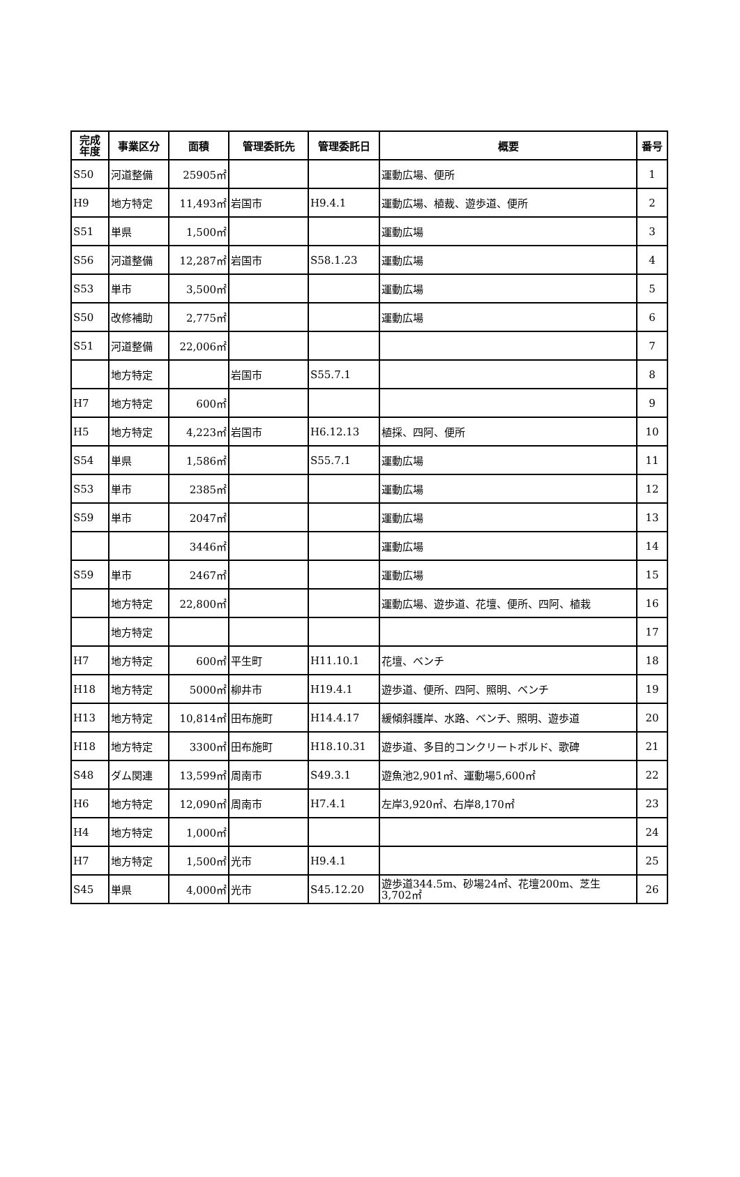| 完成 年度 | 事業区分 | 面積 | 管理委託先 | 管理委託日 | 概要 | 番号 |
| --- | --- | --- | --- | --- | --- | --- |
| S50 | 河道整備 | 25905㎡ | | | 運動広場、便所 | 1 |
| H9 | 地方特定 | 11,493㎡ | 岩国市 | H9.4.1 | 運動広場、植裁、遊歩道、便所 | 2 |
| S51 | 単県 | 1,500㎡ | | | 運動広場 | 3 |
| S56 | 河道整備 | 12,287㎡ | 岩国市 | S58.1.23 | 運動広場 | 4 |
| S53 | 単市 | 3,500㎡ | | | 運動広場 | 5 |
| S50 | 改修補助 | 2,775㎡ | | | 運動広場 | 6 |
| S51 | 河道整備 | 22,006㎡ | | | | 7 |
| | 地方特定 | | 岩国市 | S55.7.1 | | 8 |
| H7 | 地方特定 | 600㎡ | | | | 9 |
| H5 | 地方特定 | 4,223㎡ | 岩国市 | H6.12.13 | 植採、四阿、便所 | 10 |
| S54 | 単県 | 1,586㎡ | | S55.7.1 | 運動広場 | 11 |
| S53 | 単市 | 2385㎡ | | | 運動広場 | 12 |
| S59 | 単市 | 2047㎡ | | | 運動広場 | 13 |
| | | 3446㎡ | | | 運動広場 | 14 |
| S59 | 単市 | 2467㎡ | | | 運動広場 | 15 |
| | 地方特定 | 22,800㎡ | | | 運動広場、遊歩道、花壇、便所、四阿、植栽 | 16 |
| | 地方特定 | | | | | 17 |
| H7 | 地方特定 | 600㎡ | 平生町 | H11.10.1 | 花壇、ベンチ | 18 |
| H18 | 地方特定 | 5000㎡ | 柳井市 | H19.4.1 | 遊歩道、便所、四阿、照明、ベンチ | 19 |
| H13 | 地方特定 | 10,814㎡ | 田布施町 | H14.4.17 | 緩傾斜護岸、水路、ベンチ、照明、遊歩道 | 20 |
| H18 | 地方特定 | 3300㎡ | 田布施町 | H18.10.31 | 遊歩道、多目的コンクリートボルド、歌碑 | 21 |
| S48 | ダム関連 | 13,599㎡ | 周南市 | S49.3.1 | 遊魚池2,901㎡、運動場5,600㎡ | 22 |
| H6 | 地方特定 | 12,090㎡ | 周南市 | H7.4.1 | 左岸3,920㎡、右岸8,170㎡ | 23 |
| H4 | 地方特定 | 1,000㎡ | | | | 24 |
| H7 | 地方特定 | 1,500㎡ | 光市 | H9.4.1 | | 25 |
| S45 | 単県 | 4,000㎡ | 光市 | S45.12.20 | 遊歩道344.5m、砂場24㎡、花壇200m、芝生 3,702㎡ | 26 |